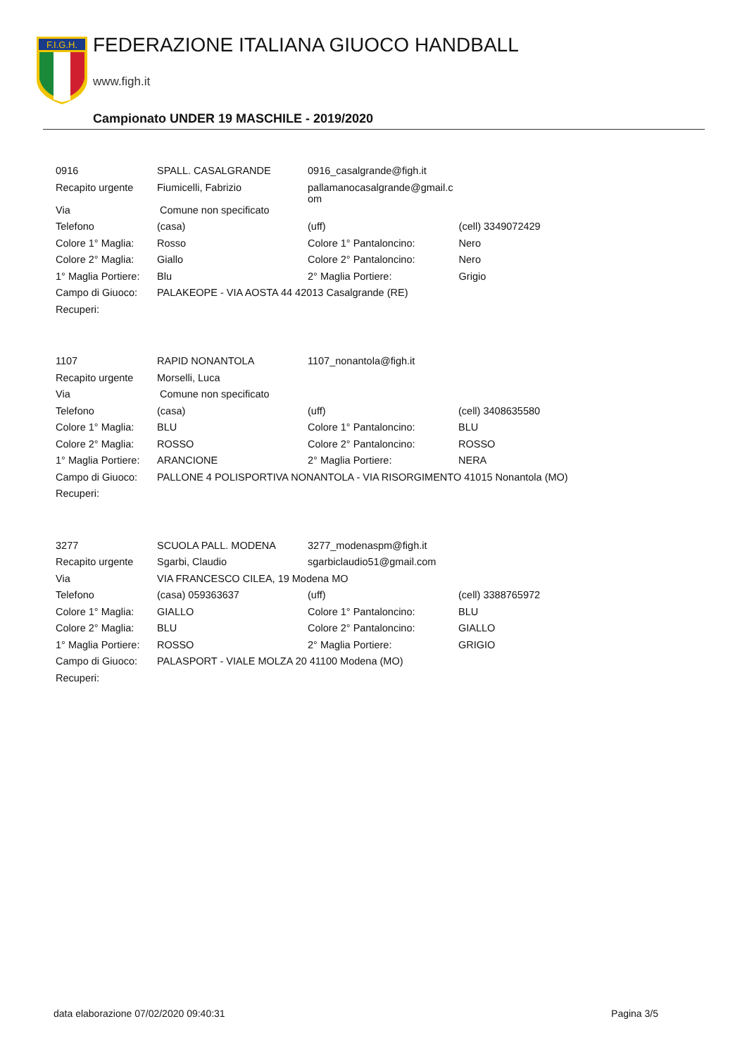F.I.G.H.
FEDERAZIONE ITALIANA GIUOCO HANDBALL
www.figh.it
Campionato UNDER 19 MASCHILE - 2019/2020
| 0916 | SPALL. CASALGRANDE | 0916_casalgrande@figh.it | |
| Recapito urgente | Fiumicelli, Fabrizio | pallamanocasalgrande@gmail.c om | |
| Via | Comune non specificato | | |
| Telefono | (casa) | (uff) | (cell) 3349072429 |
| Colore 1° Maglia: | Rosso | Colore 1° Pantaloncino: | Nero |
| Colore 2° Maglia: | Giallo | Colore 2° Pantaloncino: | Nero |
| 1° Maglia Portiere: | Blu | 2° Maglia Portiere: | Grigio |
| Campo di Giuoco: | PALAKEOPE - VIA AOSTA 44 42013 Casalgrande (RE) | | |
| Recuperi: | | | |
| 1107 | RAPID NONANTOLA | 1107_nonantola@figh.it | |
| Recapito urgente | Morselli, Luca | | |
| Via | Comune non specificato | | |
| Telefono | (casa) | (uff) | (cell) 3408635580 |
| Colore 1° Maglia: | BLU | Colore 1° Pantaloncino: | BLU |
| Colore 2° Maglia: | ROSSO | Colore 2° Pantaloncino: | ROSSO |
| 1° Maglia Portiere: | ARANCIONE | 2° Maglia Portiere: | NERA |
| Campo di Giuoco: | PALLONE 4 POLISPORTIVA NONANTOLA - VIA RISORGIMENTO 41015 Nonantola (MO) | | |
| Recuperi: | | | |
| 3277 | SCUOLA PALL. MODENA | 3277_modenaspm@figh.it | |
| Recapito urgente | Sgarbi, Claudio | sgarbiclaudio51@gmail.com | |
| Via | VIA FRANCESCO CILEA, 19 Modena MO | | |
| Telefono | (casa) 059363637 | (uff) | (cell) 3388765972 |
| Colore 1° Maglia: | GIALLO | Colore 1° Pantaloncino: | BLU |
| Colore 2° Maglia: | BLU | Colore 2° Pantaloncino: | GIALLO |
| 1° Maglia Portiere: | ROSSO | 2° Maglia Portiere: | GRIGIO |
| Campo di Giuoco: | PALASPORT - VIALE MOLZA 20 41100 Modena (MO) | | |
| Recuperi: | | | |
data elaborazione 07/02/2020 09:40:31 Pagina 3/5